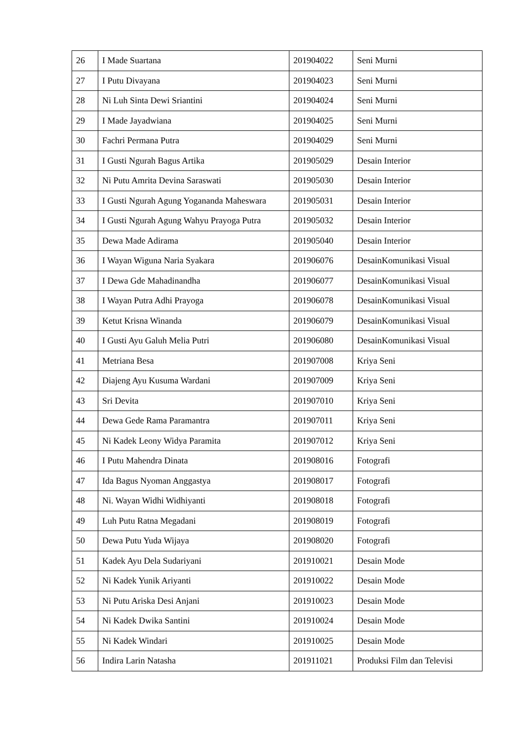| 26 | I Made Suartana | 201904022 | Seni Murni |
| 27 | I Putu Divayana | 201904023 | Seni Murni |
| 28 | Ni Luh Sinta Dewi Sriantini | 201904024 | Seni Murni |
| 29 | I Made Jayadwiana | 201904025 | Seni Murni |
| 30 | Fachri Permana Putra | 201904029 | Seni Murni |
| 31 | I Gusti Ngurah Bagus Artika | 201905029 | Desain Interior |
| 32 | Ni Putu Amrita Devina Saraswati | 201905030 | Desain Interior |
| 33 | I Gusti Ngurah Agung Yogananda Maheswara | 201905031 | Desain Interior |
| 34 | I Gusti Ngurah Agung Wahyu Prayoga Putra | 201905032 | Desain Interior |
| 35 | Dewa Made Adirama | 201905040 | Desain Interior |
| 36 | I Wayan Wiguna Naria Syakara | 201906076 | DesainKomunikasi Visual |
| 37 | I Dewa Gde Mahadinandha | 201906077 | DesainKomunikasi Visual |
| 38 | I Wayan Putra Adhi Prayoga | 201906078 | DesainKomunikasi Visual |
| 39 | Ketut Krisna Winanda | 201906079 | DesainKomunikasi Visual |
| 40 | I Gusti Ayu Galuh Melia Putri | 201906080 | DesainKomunikasi Visual |
| 41 | Metriana Besa | 201907008 | Kriya Seni |
| 42 | Diajeng Ayu Kusuma Wardani | 201907009 | Kriya Seni |
| 43 | Sri Devita | 201907010 | Kriya Seni |
| 44 | Dewa Gede Rama Paramantra | 201907011 | Kriya Seni |
| 45 | Ni Kadek Leony Widya Paramita | 201907012 | Kriya Seni |
| 46 | I Putu Mahendra Dinata | 201908016 | Fotografi |
| 47 | Ida Bagus Nyoman Anggastya | 201908017 | Fotografi |
| 48 | Ni. Wayan Widhi Widhiyanti | 201908018 | Fotografi |
| 49 | Luh Putu Ratna Megadani | 201908019 | Fotografi |
| 50 | Dewa Putu Yuda Wijaya | 201908020 | Fotografi |
| 51 | Kadek Ayu Dela Sudariyani | 201910021 | Desain Mode |
| 52 | Ni Kadek Yunik Ariyanti | 201910022 | Desain Mode |
| 53 | Ni Putu Ariska Desi Anjani | 201910023 | Desain Mode |
| 54 | Ni Kadek Dwika Santini | 201910024 | Desain Mode |
| 55 | Ni Kadek Windari | 201910025 | Desain Mode |
| 56 | Indira Larin Natasha | 201911021 | Produksi Film dan Televisi |